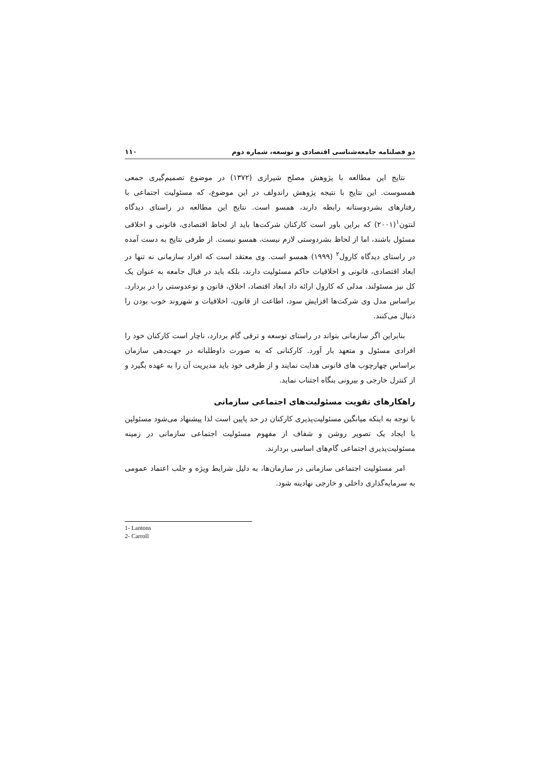دو فصلنامه جامعه‌شناسی اقتصادی و توسعه، شماره دوم ۱۱۰
نتایج این مطالعه با پژوهش مصلح شیرازی (۱۳۷۲) در موضوع تصمیم‌گیری جمعی همسوست. این نتایج با نتیجه پژوهش راندولف در این موضوع، که مسئولیت اجتماعی با رفتارهای بشردوستانه رابطه دارند، همسو است. نتایج این مطالعه در راستای دیدگاه لنتون<sup>۱</sup>(۲۰۰۱) که براین باور است کارکنان شرکت‌ها باید از لحاظ اقتصادی، قانونی و اخلاقی مسئول باشند، اما از لحاظ بشردوستی لازم نیست، همسو نیست. از طرفی نتایج به دست آمده در راستای دیدگاه کارول<sup>۲</sup> (۱۹۹۹) همسو است. وی معتقد است که افراد سازمانی نه تنها در ابعاد اقتصادی، قانونی و اخلاقیات حاکم مسئولیت دارند، بلکه باید در قبال جامعه به عنوان یک کل نیز مسئولند. مدلی که کارول ارائه داد ابعاد اقتصاد، اخلاق، قانون و نوعدوستی را در بردارد. براساس مدل وی شرکت‌ها افزایش سود، اطاعت از قانون، اخلاقیات و شهروند خوب بودن را دنبال می‌کنند.
بنابراین اگر سازمانی بتواند در راستای توسعه و ترقی گام بردارد، ناچار است کارکنان خود را افرادی مسئول و متعهد بار آورد. کارکنانی که به صورت داوطلبانه در جهت‌دهی سازمان براساس چهارچوب های قانونی هدایت نمایند و از طرفی خود باید مدیریت آن را به عهده بگیرد و از کنترل خارجی و بیرونی بنگاه اجتناب نماید.
راهکارهای تقویت مسئولیت‌های اجتماعی سازمانی
با توجه به اینکه میانگین مسئولیت‌پذیری کارکنان در حد پایین است لذا پیشنهاد می‌شود مسئولین با ایجاد یک تصویر روشن و شفاف از مفهوم مسئولیت اجتماعی سازمانی در زمینه مسئولیت‌پذیری اجتماعی گام‌های اساسی بردارند.
امر مسئولیت اجتماعی سازمانی در سازمان‌ها، به دلیل شرایط ویژه و جلب اعتماد عمومی به سرمایه‌گذاری داخلی و خارجی نهادینه شود.
1- Lantons
2- Carroll